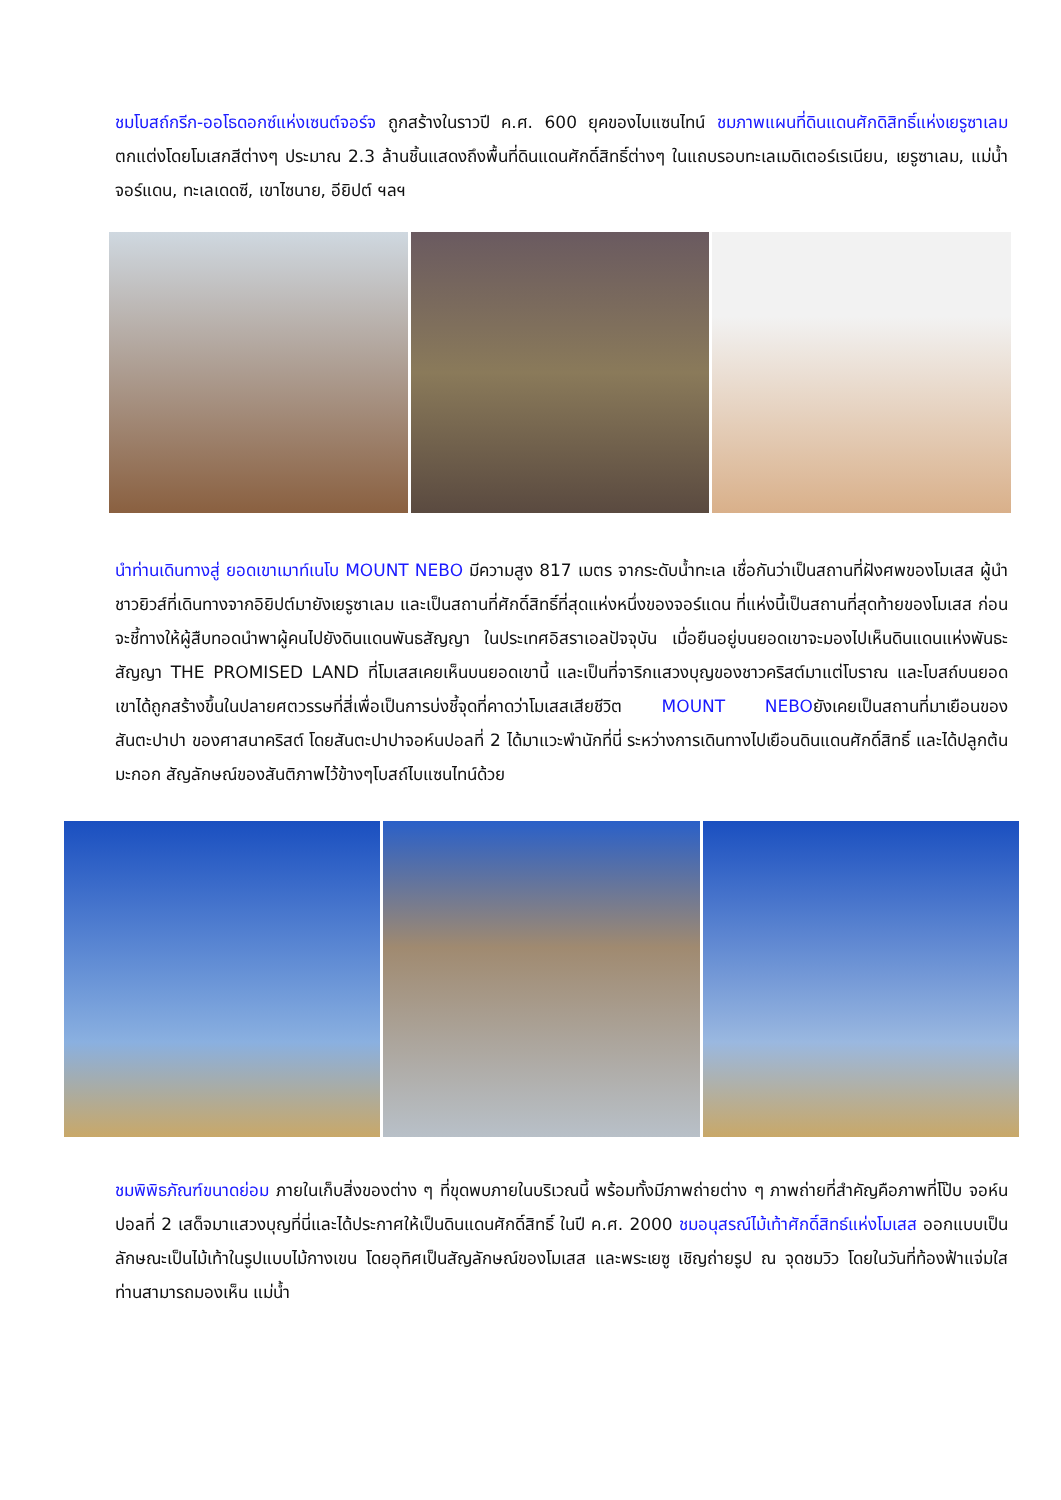ชมโบสถ์กรีก-ออโธดอกซ์แห่งเซนต์จอร์จ ถูกสร้างในราวปี ค.ศ. 600 ยุคของไบแซนไทน์ ชมภาพแผนที่ดินแดนศักดิสิทธิ์แห่งเยรูซาเลม ตกแต่งโดยโมเสกสีต่างๆ ประมาณ 2.3 ล้านชิ้นแสดงถึงพื้นที่ดินแดนศักดิ์สิทธิ์ต่างๆ ในแถบรอบทะเลเมดิเตอร์เรเนียน, เยรูซาเลม, แม่น้ำจอร์แดน, ทะเลเดดซี, เขาไซนาย, อียิปต์ ฯลฯ
นำท่านเดินทางสู่ ยอดเขาเมาท์เนโบ MOUNT NEBO มีความสูง 817 เมตร จากระดับน้ำทะเล เชื่อกันว่าเป็นสถานที่ฝังศพของโมเสส ผู้นำชาวยิวส์ที่เดินทางจากอิยิปต์มายังเยรูซาเลม และเป็นสถานที่ศักดิ์สิทธิ์ที่สุดแห่งหนึ่งของจอร์แดน ที่แห่งนี้เป็นสถานที่สุดท้ายของโมเสส ก่อนจะชี้ทางให้ผู้สืบทอดนำพาผู้คนไปยังดินแดนพันธสัญญา ในประเทศอิสราเอลปัจจุบัน เมื่อยืนอยู่บนยอดเขาจะมองไปเห็นดินแดนแห่งพันธะสัญญา THE PROMISED LAND ที่โมเสสเคยเห็นบนยอดเขานี้ และเป็นที่จาริกแสวงบุญของชาวคริสต์มาแต่โบราณ และโบสถ์บนยอดเขาได้ถูกสร้างขึ้นในปลายศตวรรษที่สี่เพื่อเป็นการบ่งชี้จุดที่คาดว่าโมเสสเสียชีวิต MOUNT NEBOยังเคยเป็นสถานที่มาเยือนของสันตะปาปา ของศาสนาคริสต์ โดยสันตะปาปาจอห์นปอลที่ 2 ได้มาแวะพำนักที่นี่ ระหว่างการเดินทางไปเยือนดินแดนศักดิ์สิทธิ์ และได้ปลูกต้นมะกอก สัญลักษณ์ของสันติภาพไว้ข้างๆโบสถ์ไบแซนไทน์ด้วย
ชมพิพิธภัณฑ์ขนาดย่อม ภายในเก็บสิ่งของต่าง ๆ ที่ขุดพบภายในบริเวณนี้ พร้อมทั้งมีภาพถ่ายต่าง ๆ ภาพถ่ายที่สำคัญคือภาพที่โป๊บ จอห์น ปอลที่ 2 เสด็จมาแสวงบุญที่นี่และได้ประกาศให้เป็นดินแดนศักดิ์สิทธิ์ ในปี ค.ศ. 2000 ชมอนุสรณ์ไม้เท้าศักดิ์สิทธ์แห่งโมเสส ออกแบบเป็นลักษณะเป็นไม้เท้าในรูปแบบไม้กางเขน โดยอุทิศเป็นสัญลักษณ์ของโมเสส และพระเยซู เชิญถ่ายรูป ณ จุดชมวิว โดยในวันที่ท้องฟ้าแจ่มใส ท่านสามารถมองเห็น แม่น้ำ